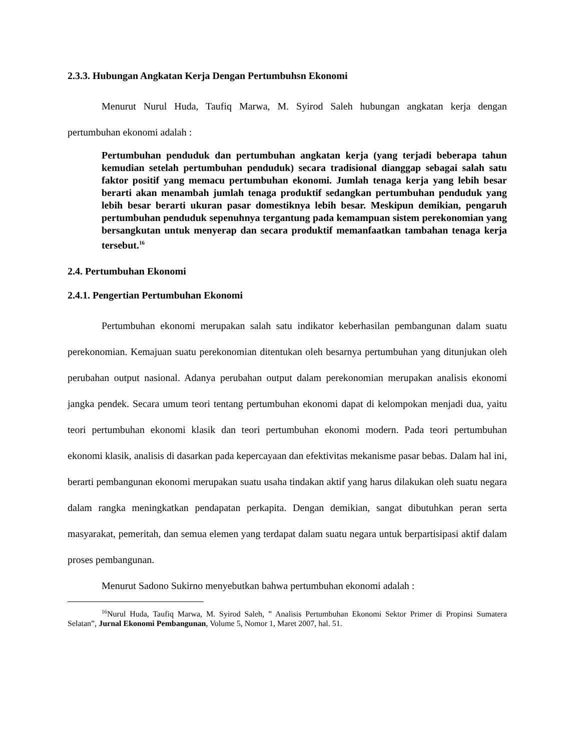2.3.3. Hubungan Angkatan Kerja Dengan Pertumbuhsn Ekonomi
Menurut Nurul Huda, Taufiq Marwa, M. Syirod Saleh hubungan angkatan kerja dengan pertumbuhan ekonomi adalah :
Pertumbuhan penduduk dan pertumbuhan angkatan kerja (yang terjadi beberapa tahun kemudian setelah pertumbuhan penduduk) secara tradisional dianggap sebagai salah satu faktor positif yang memacu pertumbuhan ekonomi. Jumlah tenaga kerja yang lebih besar berarti akan menambah jumlah tenaga produktif sedangkan pertumbuhan penduduk yang lebih besar berarti ukuran pasar domestiknya lebih besar. Meskipun demikian, pengaruh pertumbuhan penduduk sepenuhnya tergantung pada kemampuan sistem perekonomian yang bersangkutan untuk menyerap dan secara produktif memanfaatkan tambahan tenaga kerja tersebut.<sup>16</sup>
2.4. Pertumbuhan Ekonomi
2.4.1. Pengertian Pertumbuhan Ekonomi
Pertumbuhan ekonomi merupakan salah satu indikator keberhasilan pembangunan dalam suatu perekonomian. Kemajuan suatu perekonomian ditentukan oleh besarnya pertumbuhan yang ditunjukan oleh perubahan output nasional. Adanya perubahan output dalam perekonomian merupakan analisis ekonomi jangka pendek. Secara umum teori tentang pertumbuhan ekonomi dapat di kelompokan menjadi dua, yaitu teori pertumbuhan ekonomi klasik dan teori pertumbuhan ekonomi modern. Pada teori pertumbuhan ekonomi klasik, analisis di dasarkan pada kepercayaan dan efektivitas mekanisme pasar bebas. Dalam hal ini, berarti pembangunan ekonomi merupakan suatu usaha tindakan aktif yang harus dilakukan oleh suatu negara dalam rangka meningkatkan pendapatan perkapita. Dengan demikian, sangat dibutuhkan peran serta masyarakat, pemeritah, dan semua elemen yang terdapat dalam suatu negara untuk berpartisipasi aktif dalam proses pembangunan.
Menurut Sadono Sukirno menyebutkan bahwa pertumbuhan ekonomi adalah :
<sup>16</sup> Nurul Huda, Taufiq Marwa, M. Syirod Saleh, ” Analisis Pertumbuhan Ekonomi Sektor Primer di Propinsi Sumatera Selatan”, Jurnal Ekonomi Pembangunan, Volume 5, Nomor 1, Maret 2007, hal. 51.